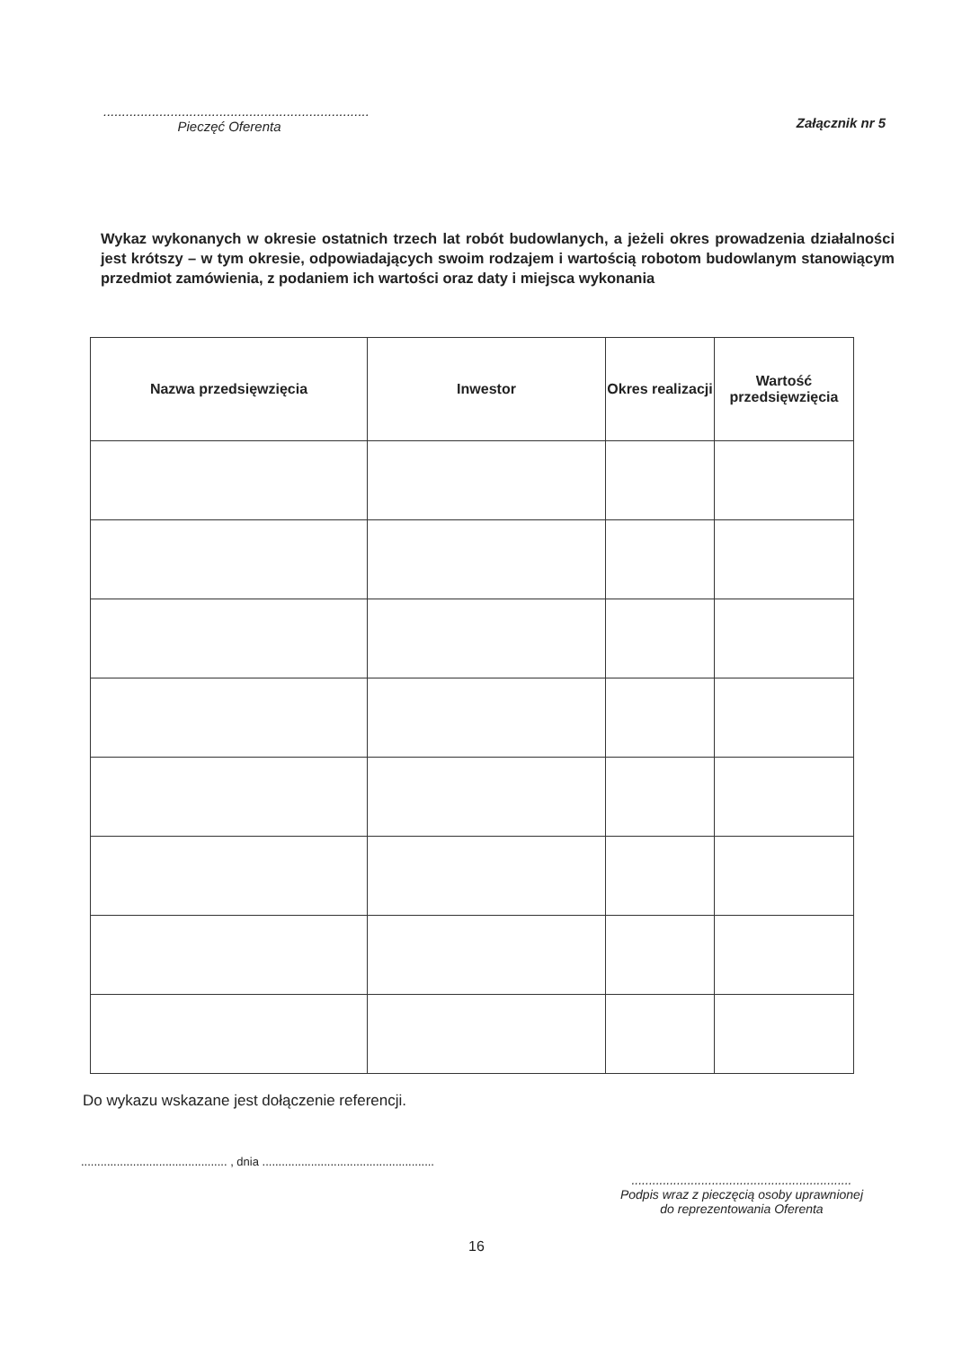.......................................................................
Pieczęć Oferenta
Załącznik nr 5
Wykaz wykonanych w okresie ostatnich trzech lat robót budowlanych, a jeżeli okres prowadzenia działalności jest krótszy – w tym okresie, odpowiadających swoim rodzajem i wartością robotom budowlanym stanowiącym przedmiot zamówienia, z podaniem ich wartości oraz daty i miejsca wykonania
| Nazwa przedsięwzięcia | Inwestor | Okres realizacji | Wartość przedsięwzięcia |
| --- | --- | --- | --- |
Do wykazu wskazane jest dołączenie referencji.
............................................. , dnia .....................................................
...............................................................
Podpis wraz z pieczęcią osoby uprawnionej
do reprezentowania Oferenta
16